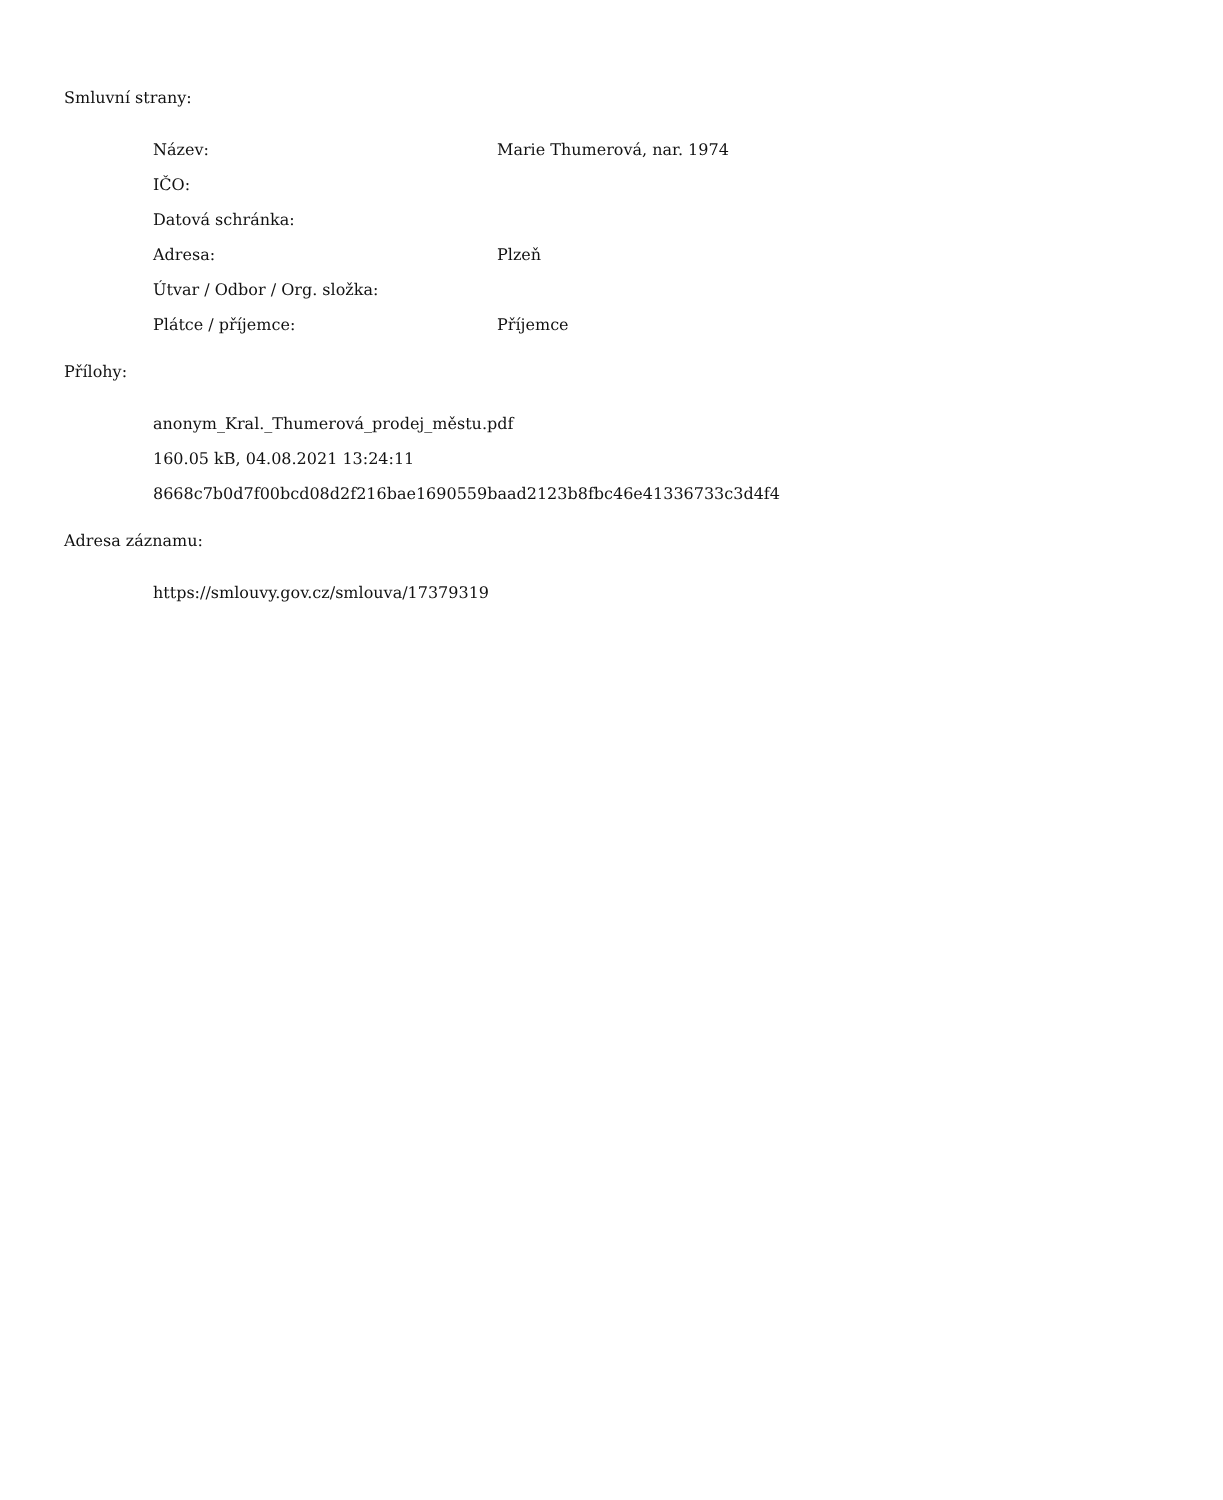Smluvní strany:
| Název: | Marie Thumerová, nar. 1974 |
| IČO: | |
| Datová schránka: | |
| Adresa: | Plzeň |
| Útvar / Odbor / Org. složka: | |
| Plátce / příjemce: | Příjemce |
Přílohy:
anonym_Kral._Thumerová_prodej_městu.pdf
160.05 kB, 04.08.2021 13:24:11
8668c7b0d7f00bcd08d2f216bae1690559baad2123b8fbc46e41336733c3d4f4
Adresa záznamu:
https://smlouvy.gov.cz/smlouva/17379319